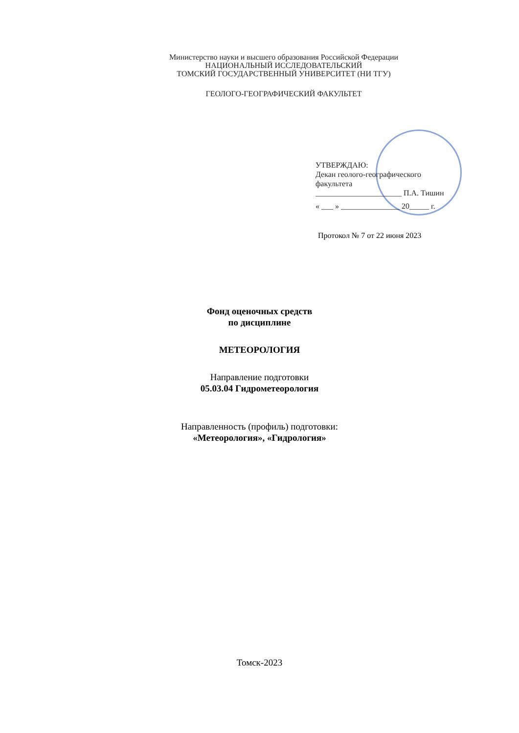Министерство науки и высшего образования Российской Федерации
НАЦИОНАЛЬНЫЙ ИССЛЕДОВАТЕЛЬСКИЙ
ТОМСКИЙ ГОСУДАРСТВЕННЫЙ УНИВЕРСИТЕТ (НИ ТГУ)
ГЕОЛОГО-ГЕОГРАФИЧЕСКИЙ ФАКУЛЬТЕТ
УТВЕРЖДАЮ:
Декан геолого-географического
факультета
______________________ П.А. Тишин
« ___ » _______________ 20_____ г.
Протокол № 7 от 22 июня 2023
Фонд оценочных средств
по дисциплине
МЕТЕОРОЛОГИЯ
Направление подготовки
05.03.04 Гидрометеорология
Направленность (профиль) подготовки:
«Метеорология», «Гидрология»
Томск-2023